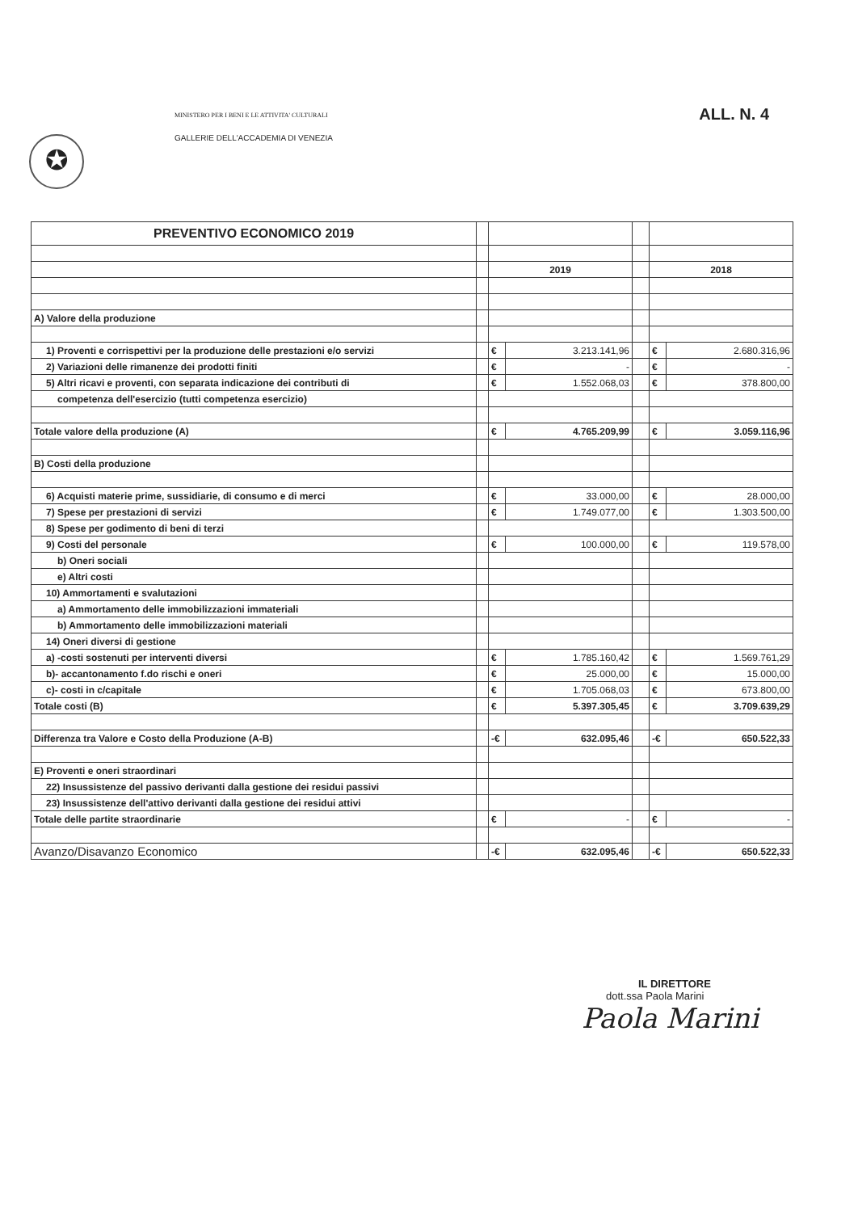✪
MINISTERO PER I BENI E LE ATTIVITA' CULTURALI
GALLERIE DELL'ACCADEMIA DI VENEZIA
ALL. N. 4
| PREVENTIVO ECONOMICO 2019 | | | | | | |
| | | 2019 | | | 2018 | |
| A) Valore della produzione | | | | | | |
| 1) Proventi e corrispettivi per la produzione delle prestazioni e/o servizi | | € | 3.213.141,96 | | € | 2.680.316,96 |
| 2) Variazioni delle rimanenze dei prodotti finiti | | € | - | | € | - |
| 5) Altri ricavi e proventi, con separata indicazione dei contributi di | | € | 1.552.068,03 | | € | 378.800,00 |
| competenza dell'esercizio (tutti competenza esercizio) | | | | | | |
| Totale valore della produzione (A) | | € | 4.765.209,99 | | € | 3.059.116,96 |
| B) Costi della produzione | | | | | | |
| 6) Acquisti materie prime, sussidiarie, di consumo e di merci | | € | 33.000,00 | | € | 28.000,00 |
| 7) Spese per prestazioni di servizi | | € | 1.749.077,00 | | € | 1.303.500,00 |
| 8) Spese per godimento di beni di terzi | | | | | | |
| 9) Costi del personale | | € | 100.000,00 | | € | 119.578,00 |
| b) Oneri sociali | | | | | | |
| e) Altri costi | | | | | | |
| 10) Ammortamenti e svalutazioni | | | | | | |
| a) Ammortamento delle immobilizzazioni immateriali | | | | | | |
| b) Ammortamento delle immobilizzazioni materiali | | | | | | |
| 14) Oneri diversi di gestione | | | | | | |
| a) -costi sostenuti per interventi diversi | | € | 1.785.160,42 | | € | 1.569.761,29 |
| b)- accantonamento f.do rischi e oneri | | € | 25.000,00 | | € | 15.000,00 |
| c)- costi in c/capitale | | € | 1.705.068,03 | | € | 673.800,00 |
| Totale costi (B) | | € | 5.397.305,45 | | € | 3.709.639,29 |
| Differenza tra Valore e Costo della Produzione (A-B) | | -€ | 632.095,46 | | -€ | 650.522,33 |
| E) Proventi e oneri straordinari | | | | | | |
| 22) Insussistenze del passivo derivanti dalla gestione dei residui passivi | | | | | | |
| 23) Insussistenze dell'attivo derivanti dalla gestione dei residui attivi | | | | | | |
| Totale delle partite straordinarie | | € | - | | € | - |
| Avanzo/Disavanzo Economico | | -€ | 632.095,46 | | -€ | 650.522,33 |
IL DIRETTORE
dott.ssa Paola Marini
Paola Marini